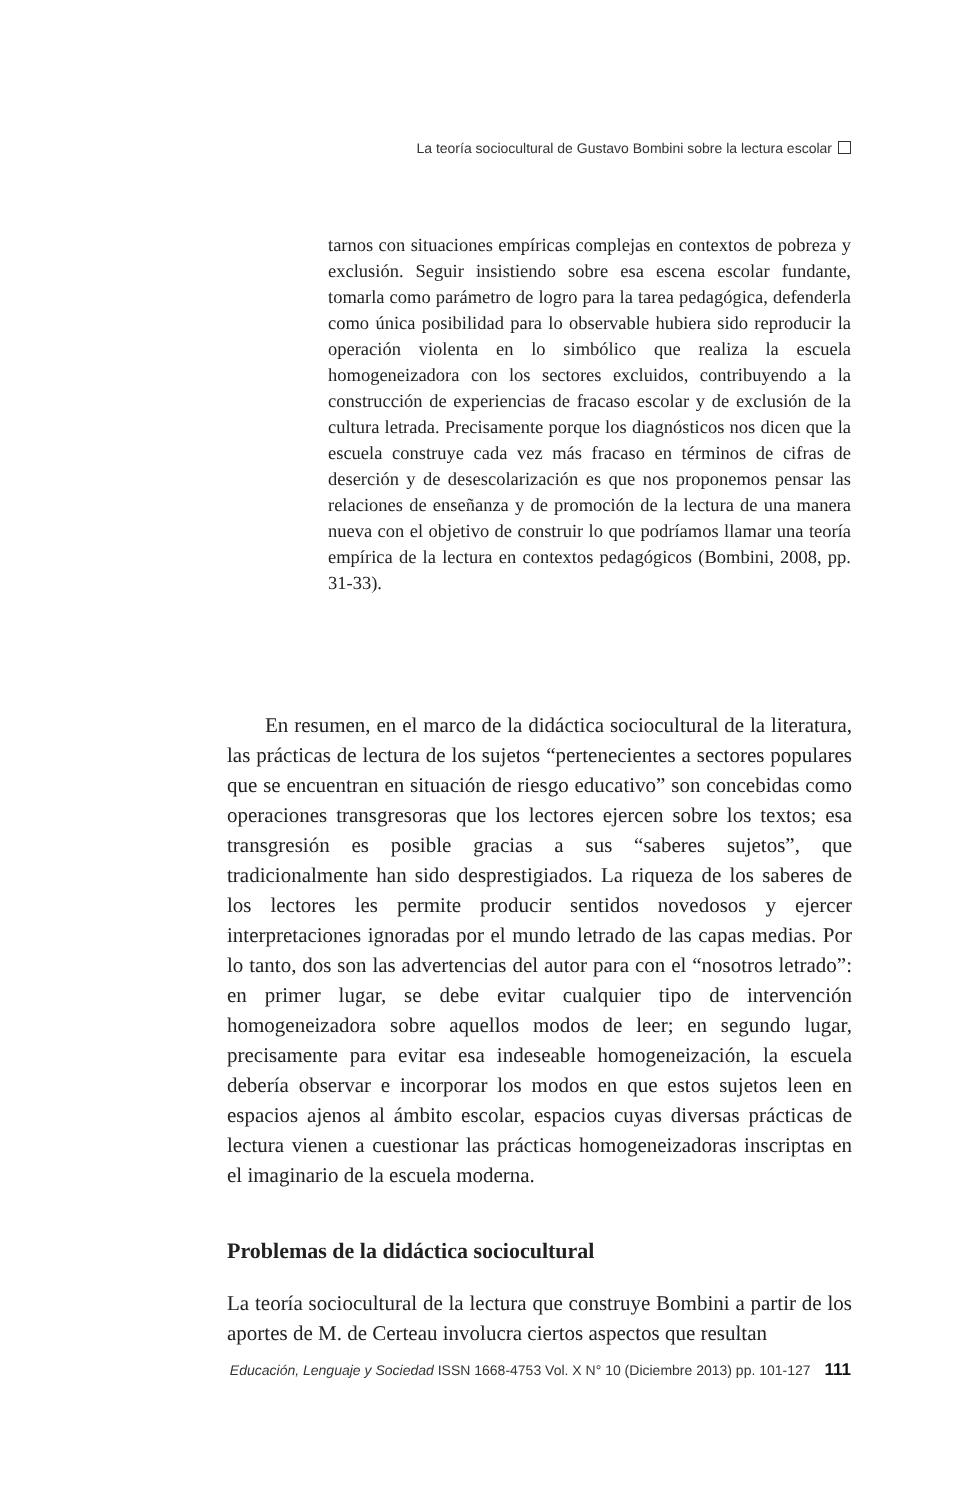La teoría sociocultural de Gustavo Bombini sobre la lectura escolar
tarnos con situaciones empíricas complejas en contextos de pobreza y exclusión. Seguir insistiendo sobre esa escena escolar fundante, tomarla como parámetro de logro para la tarea pedagógica, defenderla como única posibilidad para lo observable hubiera sido reproducir la operación violenta en lo simbólico que realiza la escuela homogeneizadora con los sectores excluidos, contribuyendo a la construcción de experiencias de fracaso escolar y de exclusión de la cultura letrada. Precisamente porque los diagnósticos nos dicen que la escuela construye cada vez más fracaso en términos de cifras de deserción y de desescolarización es que nos proponemos pensar las relaciones de enseñanza y de promoción de la lectura de una manera nueva con el objetivo de construir lo que podríamos llamar una teoría empírica de la lectura en contextos pedagógicos (Bombini, 2008, pp. 31-33).
En resumen, en el marco de la didáctica sociocultural de la literatura, las prácticas de lectura de los sujetos “pertenecientes a sectores populares que se encuentran en situación de riesgo educativo” son concebidas como operaciones transgresoras que los lectores ejercen sobre los textos; esa transgresión es posible gracias a sus “saberes sujetos”, que tradicionalmente han sido desprestigiados. La riqueza de los saberes de los lectores les permite producir sentidos novedosos y ejercer interpretaciones ignoradas por el mundo letrado de las capas medias. Por lo tanto, dos son las advertencias del autor para con el “nosotros letrado”: en primer lugar, se debe evitar cualquier tipo de intervención homogeneizadora sobre aquellos modos de leer; en segundo lugar, precisamente para evitar esa indeseable homogeneización, la escuela debería observar e incorporar los modos en que estos sujetos leen en espacios ajenos al ámbito escolar, espacios cuyas diversas prácticas de lectura vienen a cuestionar las prácticas homogeneizadoras inscriptas en el imaginario de la escuela moderna.
Problemas de la didáctica sociocultural
La teoría sociocultural de la lectura que construye Bombini a partir de los aportes de M. de Certeau involucra ciertos aspectos que resultan
Educación, Lenguaje y Sociedad ISSN 1668-4753 Vol. X N° 10 (Diciembre 2013) pp. 101-127 111